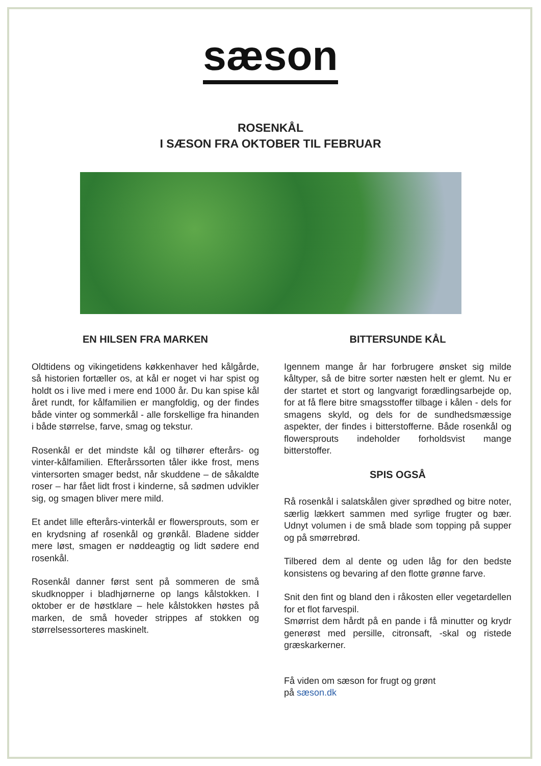sæson
ROSENKÅL
I SÆSON FRA OKTOBER TIL FEBRUAR
EN HILSEN FRA MARKEN
Oldtidens og vikingetidens køkkenhaver hed kålgårde, så historien fortæller os, at kål er noget vi har spist og holdt os i live med i mere end 1000 år. Du kan spise kål året rundt, for kålfamilien er mangfoldig, og der findes både vinter og sommerkål - alle forskellige fra hinanden i både størrelse, farve, smag og tekstur.
Rosenkål er det mindste kål og tilhører efterårs- og vinter-kålfamilien. Efterårssorten tåler ikke frost, mens vintersorten smager bedst, når skuddene – de såkaldte roser – har fået lidt frost i kinderne, så sødmen udvikler sig, og smagen bliver mere mild.
Et andet lille efterårs-vinterkål er flowersprouts, som er en krydsning af rosenkål og grønkål. Bladene sidder mere løst, smagen er nøddeagtig og lidt sødere end rosenkål.
Rosenkål danner først sent på sommeren de små skudknopper i bladhjørnerne op langs kålstokken. I oktober er de høstklare – hele kålstokken høstes på marken, de små hoveder strippes af stokken og størrelsessorteres maskinelt.
BITTERSUNDE KÅL
Igennem mange år har forbrugere ønsket sig milde kåltyper, så de bitre sorter næsten helt er glemt. Nu er der startet et stort og langvarigt forædlingsarbejde op, for at få flere bitre smagsstoffer tilbage i kålen - dels for smagens skyld, og dels for de sundhedsmæssige aspekter, der findes i bitterstofferne. Både rosenkål og flowersprouts indeholder forholdsvist mange bitterstoffer.
SPIS OGSÅ
Rå rosenkål i salatskålen giver sprødhed og bitre noter, særlig lækkert sammen med syrlige frugter og bær. Udnyt volumen i de små blade som topping på supper og på smørrebrød.
Tilbered dem al dente og uden låg for den bedste konsistens og bevaring af den flotte grønne farve.
Snit den fint og bland den i råkosten eller vegetardellen for et flot farvespil.
Smørrist dem hårdt på en pande i få minutter og krydr generøst med persille, citronsaft, -skal og ristede græskarkerner.
Få viden om sæson for frugt og grønt
på sæson.dk